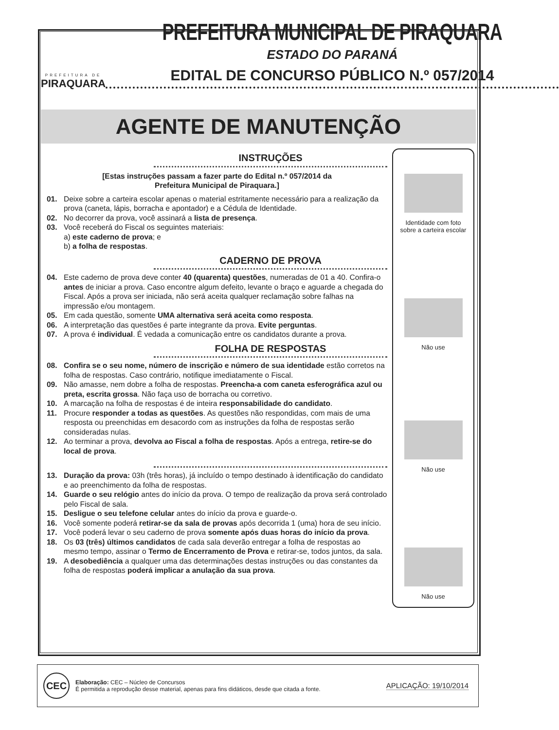PREFEITURA DE
PIRAQUARA
PREFEITURA MUNICIPAL DE PIRAQUARA
ESTADO DO PARANÁ
EDITAL DE CONCURSO PÚBLICO N.º 057/2014
AGENTE DE MANUTENÇÃO
INSTRUÇÕES
[Estas instruções passam a fazer parte do Edital n.º 057/2014 da
Prefeitura Municipal de Piraquara.]
01. Deixe sobre a carteira escolar apenas o material estritamente necessário para a realização da prova (caneta, lápis, borracha e apontador) e a Cédula de Identidade.
02. No decorrer da prova, você assinará a lista de presença.
03. Você receberá do Fiscal os seguintes materiais:
a) este caderno de prova; e
b) a folha de respostas.
CADERNO DE PROVA
04. Este caderno de prova deve conter 40 (quarenta) questões, numeradas de 01 a 40. Confira-o antes de iniciar a prova. Caso encontre algum defeito, levante o braço e aguarde a chegada do Fiscal. Após a prova ser iniciada, não será aceita qualquer reclamação sobre falhas na impressão e/ou montagem.
05. Em cada questão, somente UMA alternativa será aceita como resposta.
06. A interpretação das questões é parte integrante da prova. Evite perguntas.
07. A prova é individual. É vedada a comunicação entre os candidatos durante a prova.
FOLHA DE RESPOSTAS
08. Confira se o seu nome, número de inscrição e número de sua identidade estão corretos na folha de respostas. Caso contrário, notifique imediatamente o Fiscal.
09. Não amasse, nem dobre a folha de respostas. Preencha-a com caneta esferográfica azul ou preta, escrita grossa. Não faça uso de borracha ou corretivo.
10. A marcação na folha de respostas é de inteira responsabilidade do candidato.
11. Procure responder a todas as questões. As questões não respondidas, com mais de uma resposta ou preenchidas em desacordo com as instruções da folha de respostas serão consideradas nulas.
12. Ao terminar a prova, devolva ao Fiscal a folha de respostas. Após a entrega, retire-se do local de prova.
13. Duração da prova: 03h (três horas), já incluído o tempo destinado à identificação do candidato e ao preenchimento da folha de respostas.
14. Guarde o seu relógio antes do início da prova. O tempo de realização da prova será controlado pelo Fiscal de sala.
15. Desligue o seu telefone celular antes do início da prova e guarde-o.
16. Você somente poderá retirar-se da sala de provas após decorrida 1 (uma) hora de seu início.
17. Você poderá levar o seu caderno de prova somente após duas horas do início da prova.
18. Os 03 (três) últimos candidatos de cada sala deverão entregar a folha de respostas ao mesmo tempo, assinar o Termo de Encerramento de Prova e retirar-se, todos juntos, da sala.
19. A desobediência a qualquer uma das determinações destas instruções ou das constantes da folha de respostas poderá implicar a anulação da sua prova.
Identidade com foto
sobre a carteira escolar
Não use
Não use
Não use
CEC
Elaboração: CEC – Núcleo de Concursos
É permitida a reprodução desse material, apenas para fins didáticos, desde que citada a fonte.
APLICAÇÃO: 19/10/2014